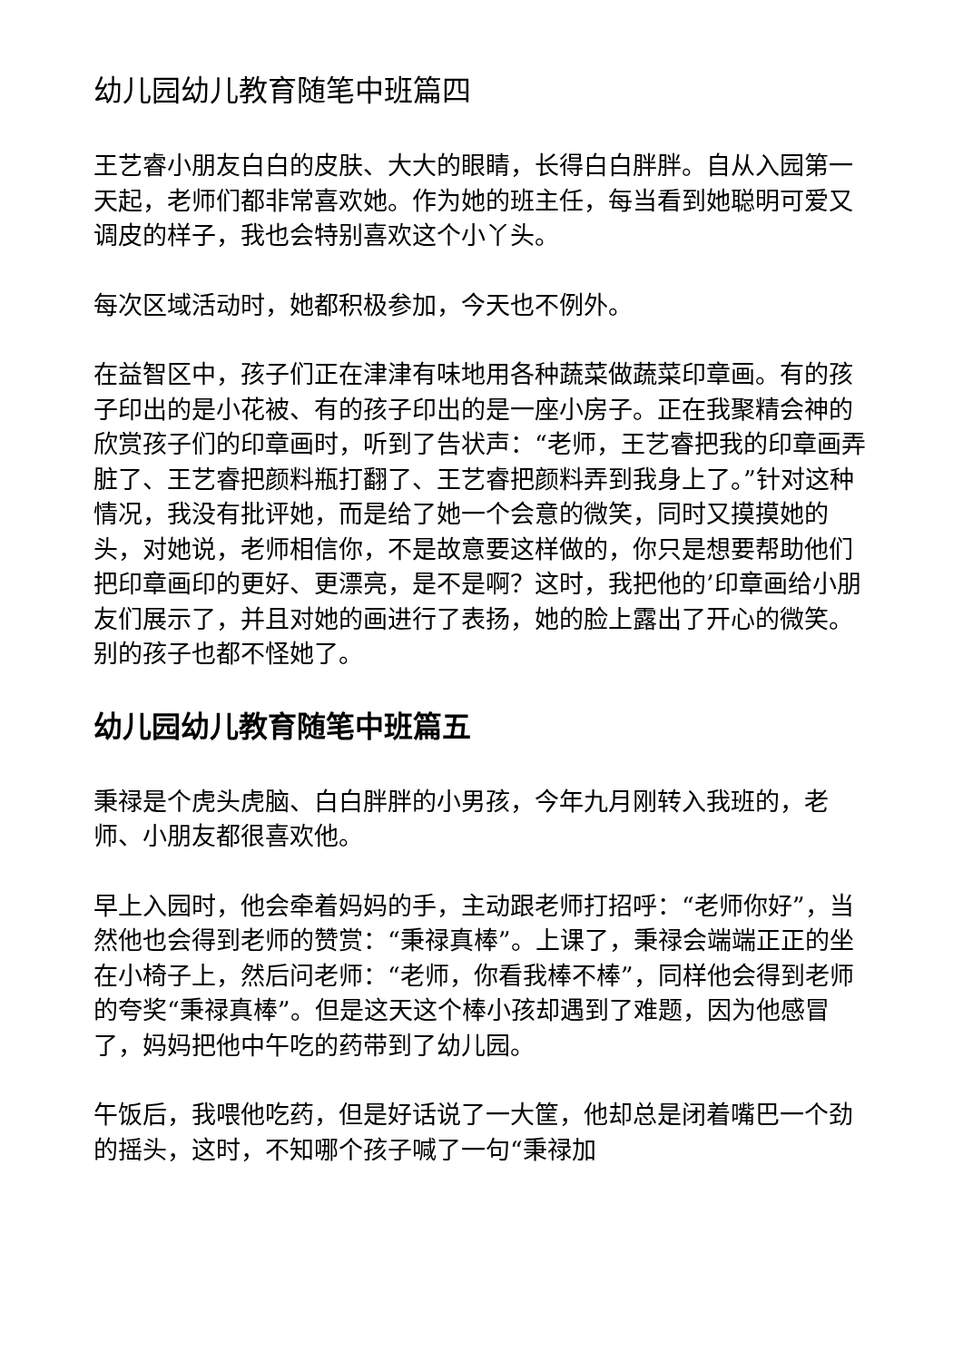幼儿园幼儿教育随笔中班篇四
王艺睿小朋友白白的皮肤、大大的眼睛，长得白白胖胖。自从入园第一天起，老师们都非常喜欢她。作为她的班主任，每当看到她聪明可爱又调皮的样子，我也会特别喜欢这个小丫头。
每次区域活动时，她都积极参加，今天也不例外。
在益智区中，孩子们正在津津有味地用各种蔬菜做蔬菜印章画。有的孩子印出的是小花被、有的孩子印出的是一座小房子。正在我聚精会神的欣赏孩子们的印章画时，听到了告状声：“老师，王艺睿把我的印章画弄脏了、王艺睿把颜料瓶打翻了、王艺睿把颜料弄到我身上了。”针对这种情况，我没有批评她，而是给了她一个会意的微笑，同时又摸摸她的头，对她说，老师相信你，不是故意要这样做的，你只是想要帮助他们把印章画印的更好、更漂亮，是不是啊？这时，我把他的’印章画给小朋友们展示了，并且对她的画进行了表扬，她的脸上露出了开心的微笑。别的孩子也都不怪她了。
幼儿园幼儿教育随笔中班篇五
秉禄是个虎头虎脑、白白胖胖的小男孩，今年九月刚转入我班的，老师、小朋友都很喜欢他。
早上入园时，他会牵着妈妈的手，主动跟老师打招呼：“老师你好”，当然他也会得到老师的赞赏：“秉禄真棒”。上课了，秉禄会端端正正的坐在小椅子上，然后问老师：“老师，你看我棒不棒”，同样他会得到老师的夸奖“秉禄真棒”。但是这天这个棒小孩却遇到了难题，因为他感冒了，妈妈把他中午吃的药带到了幼儿园。
午饭后，我喂他吃药，但是好话说了一大筐，他却总是闭着嘴巴一个劲的摇头，这时，不知哪个孩子喊了一句“秉禄加